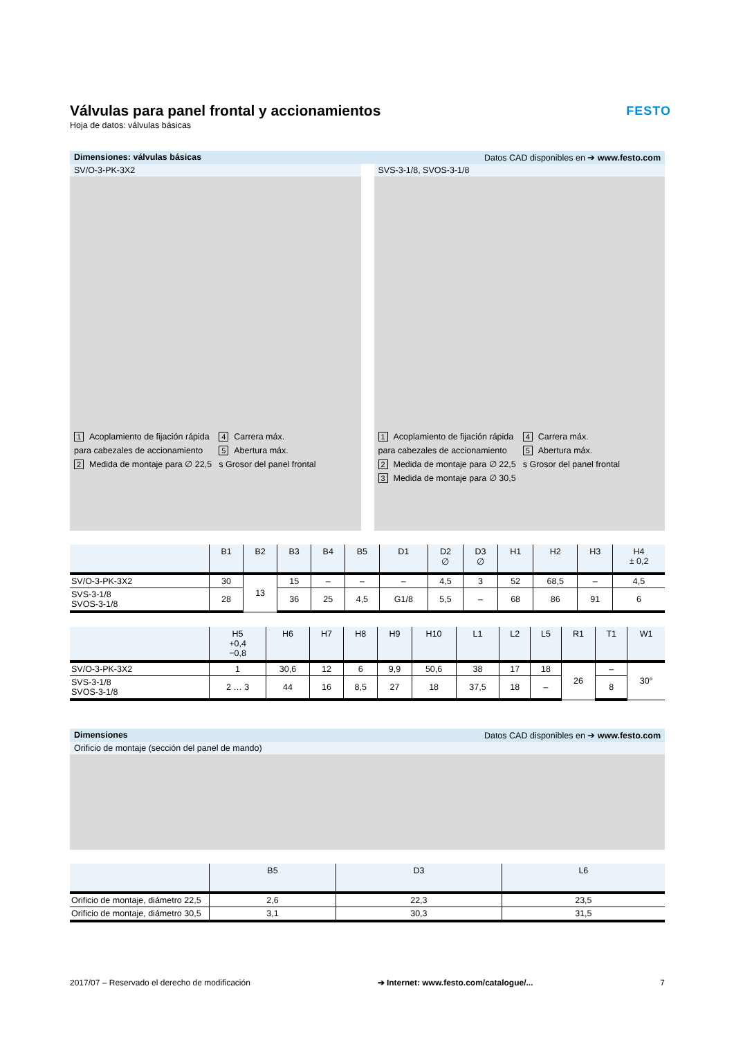Válvulas para panel frontal y accionamientos
Hoja de datos: válvulas básicas
FESTO
Dimensiones: válvulas básicas Datos CAD disponibles en ➔ www.festo.com
SV/O-3-PK-3X2
1 Acoplamiento de fijación rápida para cabezales de accionamiento
2 Medida de montaje para ∅ 22,5
4 Carrera máx.
5 Abertura máx.
s Grosor del panel frontal
SVS-3-1/8, SVOS-3-1/8
1 Acoplamiento de fijación rápida para cabezales de accionamiento
2 Medida de montaje para ∅ 22,5
3 Medida de montaje para ∅ 30,5
4 Carrera máx.
5 Abertura máx.
s Grosor del panel frontal
| | B1 | B2 | B3 | B4 | B5 | D1 | D2 ∅ | D3 ∅ | H1 | H2 | H3 | H4 ± 0,2 |
| --- | --- | --- | --- | --- | --- | --- | --- | --- | --- | --- | --- | --- |
| SV/O-3-PK-3X2 | 30 | 13 | 15 | – | – | – | 4,5 | 3 | 52 | 68,5 | – | 4,5 |
| SVS-3-1/8 SVOS-3-1/8 | 28 | | 36 | 25 | 4,5 | G1/8 | 5,5 | – | 68 | 86 | 91 | 6 |
| | H5 +0,4 −0,8 | H6 | H7 | H8 | H9 | H10 | L1 | L2 | L5 | R1 | T1 | W1 |
| --- | --- | --- | --- | --- | --- | --- | --- | --- | --- | --- | --- | --- |
| SV/O-3-PK-3X2 | 1 | 30,6 | 12 | 6 | 9,9 | 50,6 | 38 | 17 | 18 | 26 | – | 30° |
| SVS-3-1/8 SVOS-3-1/8 | 2 … 3 | 44 | 16 | 8,5 | 27 | 18 | 37,5 | 18 | – | | 8 | |
Dimensiones Datos CAD disponibles en ➔ www.festo.com
Orificio de montaje (sección del panel de mando)
| | B5 | D3 | L6 |
| --- | --- | --- | --- |
| Orificio de montaje, diámetro 22,5 | 2,6 | 22,3 | 23,5 |
| Orificio de montaje, diámetro 30,5 | 3,1 | 30,3 | 31,5 |
2017/07 – Reservado el derecho de modificación ➔ Internet: www.festo.com/catalogue/... 7